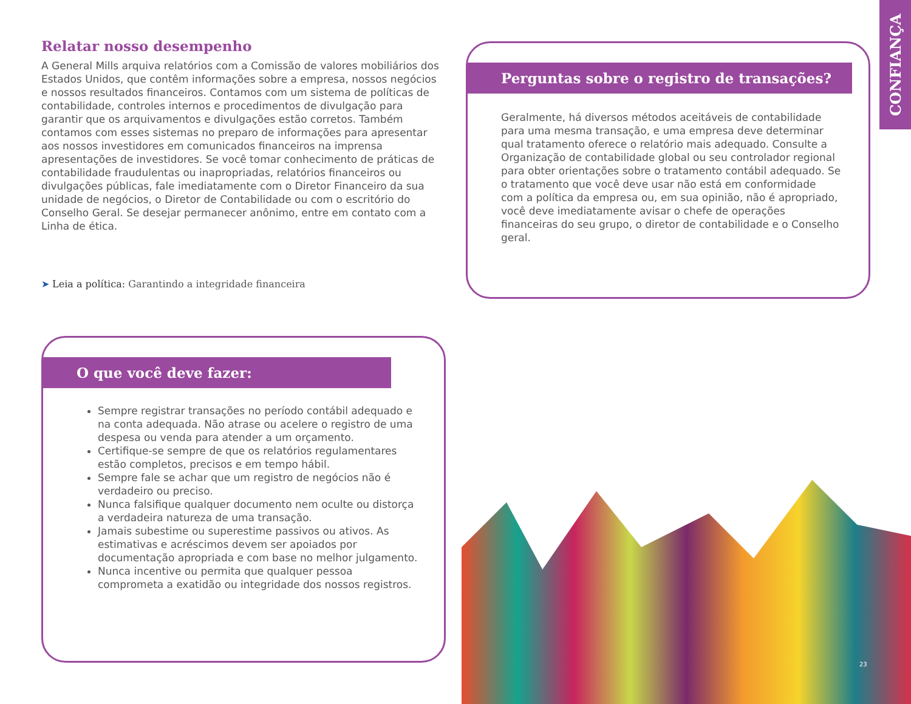CONFIANÇA
Relatar nosso desempenho
A General Mills arquiva relatórios com a Comissão de valores mobiliários dos Estados Unidos, que contêm informações sobre a empresa, nossos negócios e nossos resultados financeiros. Contamos com um sistema de políticas de contabilidade, controles internos e procedimentos de divulgação para garantir que os arquivamentos e divulgações estão corretos. Também contamos com esses sistemas no preparo de informações para apresentar aos nossos investidores em comunicados financeiros na imprensa apresentações de investidores. Se você tomar conhecimento de práticas de contabilidade fraudulentas ou inapropriadas, relatórios financeiros ou divulgações públicas, fale imediatamente com o Diretor Financeiro da sua unidade de negócios, o Diretor de Contabilidade ou com o escritório do Conselho Geral. Se desejar permanecer anônimo, entre em contato com a Linha de ética.
➤ Leia a política: Garantindo a integridade financeira
Perguntas sobre o registro de transações?
Geralmente, há diversos métodos aceitáveis de contabilidade para uma mesma transação, e uma empresa deve determinar qual tratamento oferece o relatório mais adequado. Consulte a Organização de contabilidade global ou seu controlador regional para obter orientações sobre o tratamento contábil adequado. Se o tratamento que você deve usar não está em conformidade com a política da empresa ou, em sua opinião, não é apropriado, você deve imediatamente avisar o chefe de operações financeiras do seu grupo, o diretor de contabilidade e o Conselho geral.
O que você deve fazer:
Sempre registrar transações no período contábil adequado e na conta adequada. Não atrase ou acelere o registro de uma despesa ou venda para atender a um orçamento.
Certifique-se sempre de que os relatórios regulamentares estão completos, precisos e em tempo hábil.
Sempre fale se achar que um registro de negócios não é verdadeiro ou preciso.
Nunca falsifique qualquer documento nem oculte ou distorça a verdadeira natureza de uma transação.
Jamais subestime ou superestime passivos ou ativos. As estimativas e acréscimos devem ser apoiados por documentação apropriada e com base no melhor julgamento.
Nunca incentive ou permita que qualquer pessoa comprometa a exatidão ou integridade dos nossos registros.
23